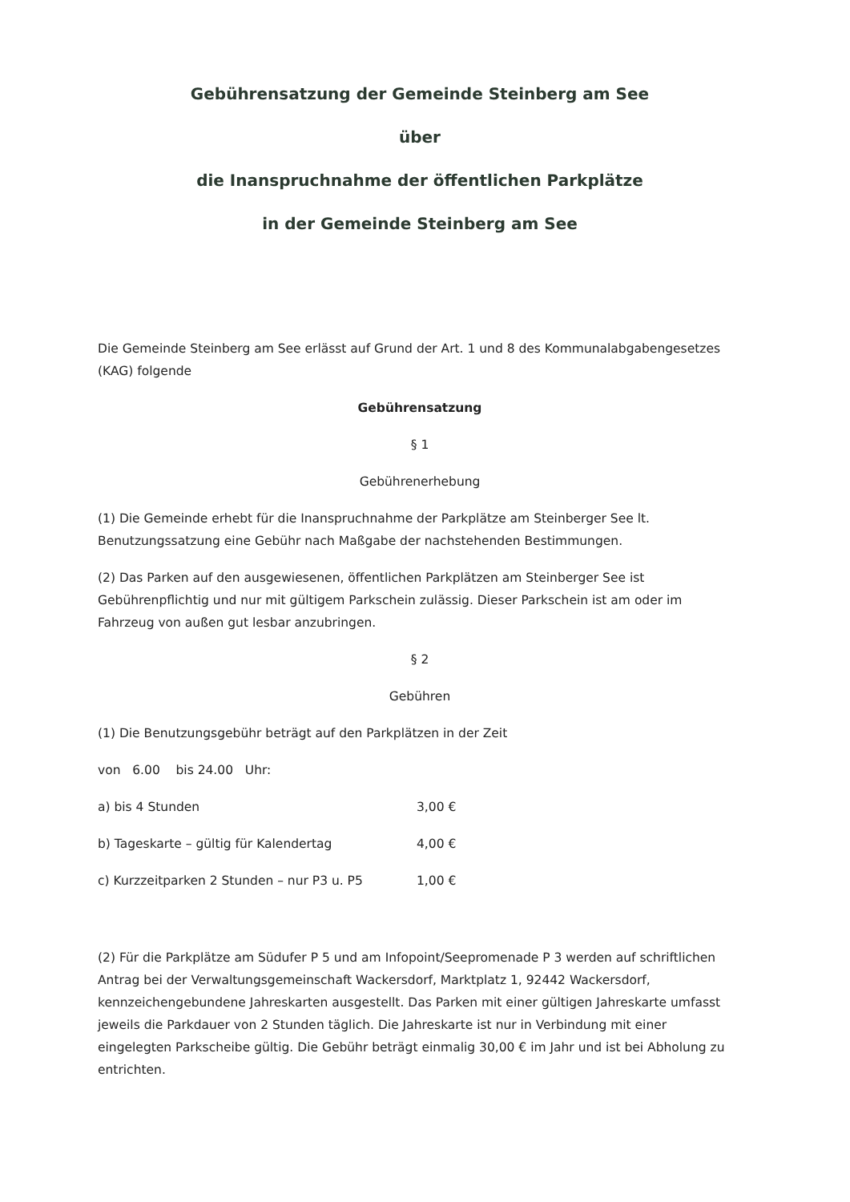Gebührensatzung der Gemeinde Steinberg am See
über
die Inanspruchnahme der öffentlichen Parkplätze
in der Gemeinde Steinberg am See
Die Gemeinde Steinberg am See erlässt auf Grund der Art. 1 und 8 des Kommunalabgabengesetzes (KAG) folgende
Gebührensatzung
§ 1
Gebührenerhebung
(1) Die Gemeinde erhebt für die Inanspruchnahme der Parkplätze am Steinberger See lt. Benutzungssatzung eine Gebühr nach Maßgabe der nachstehenden Bestimmungen.
(2) Das Parken auf den ausgewiesenen, öffentlichen Parkplätzen am Steinberger See ist Gebührenpflichtig und nur mit gültigem Parkschein zulässig. Dieser Parkschein ist am oder im Fahrzeug von außen gut lesbar anzubringen.
§ 2
Gebühren
(1) Die Benutzungsgebühr beträgt auf den Parkplätzen in der Zeit
von 6.00 bis 24.00 Uhr:
a) bis 4 Stunden 3,00 €
b) Tageskarte – gültig für Kalendertag 4,00 €
c) Kurzzeitparken 2 Stunden – nur P3 u. P5 1,00 €
(2) Für die Parkplätze am Südufer P 5 und am Infopoint/Seepromenade P 3 werden auf schriftlichen Antrag bei der Verwaltungsgemeinschaft Wackersdorf, Marktplatz 1, 92442 Wackersdorf, kennzeichengebundene Jahreskarten ausgestellt. Das Parken mit einer gültigen Jahreskarte umfasst jeweils die Parkdauer von 2 Stunden täglich. Die Jahreskarte ist nur in Verbindung mit einer eingelegten Parkscheibe gültig. Die Gebühr beträgt einmalig 30,00 € im Jahr und ist bei Abholung zu entrichten.